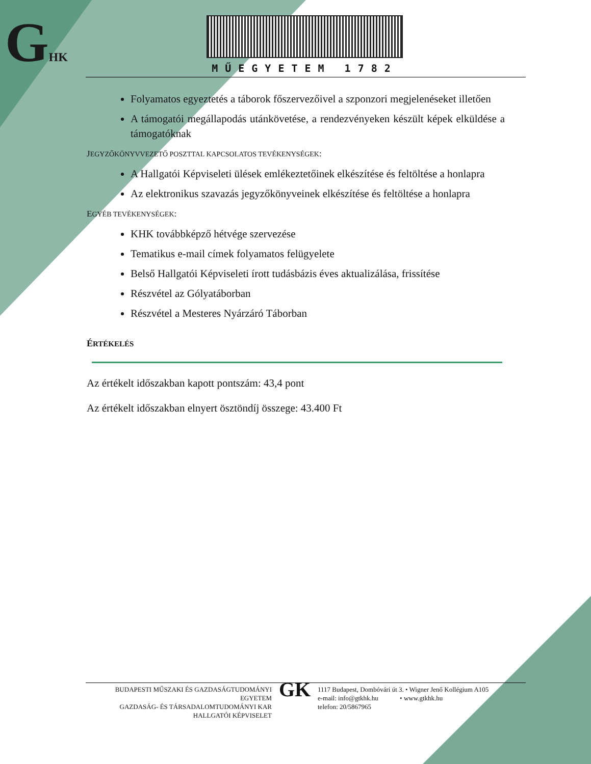GHK MŰEGYETEM 1782
Folyamatos egyeztetés a táborok főszervezőivel a szponzori megjelenéseket illetően
A támogatói megállapodás utánkövetése, a rendezvényeken készült képek elküldése a támogatóknak
JEGYZŐKÖNYVVEZETŐ POSZTTAL KAPCSOLATOS TEVÉKENYSÉGEK:
A Hallgatói Képviseleti ülések emlékeztetőinek elkészítése és feltöltése a honlapra
Az elektronikus szavazás jegyzőkönyveinek elkészítése és feltöltése a honlapra
EGYÉB TEVÉKENYSÉGEK:
KHK továbbképző hétvége szervezése
Tematikus e-mail címek folyamatos felügyelete
Belső Hallgatói Képviseleti írott tudásbázis éves aktualizálása, frissítése
Részvétel az Gólyatáborban
Részvétel a Mesteres Nyárzáró Táborban
ÉRTÉKELÉS
Az értékelt időszakban kapott pontszám: 43,4 pont
Az értékelt időszakban elnyert ösztöndíj összege: 43.400 Ft
BUDAPESTI MŰSZAKI ÉS GAZDASÁGTUDOMÁNYI EGYETEM
GAZDASÁG- ÉS TÁRSADALOMTUDOMÁNYI KAR
HALLGATÓI KÉPVISELET
GK
1117 Budapest, Dombóvári út 3. • Wigner Jenő Kollégium A105
e-mail: info@gtkhk.hu • www.gtkhk.hu
telefon: 20/5867965